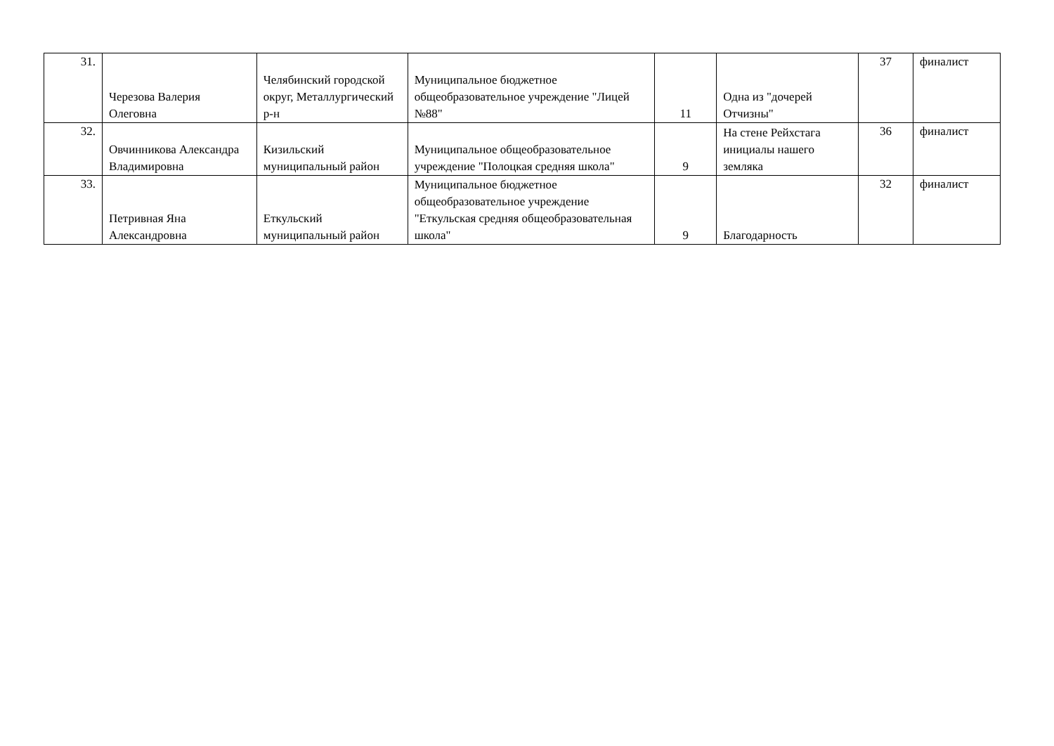| 31. | Черезова Валерия Олеговна | Челябинский городской округ, Металлургический р-н | Муниципальное бюджетное общеобразовательное учреждение "Лицей №88" | 11 | Одна из "дочерей Отчизны" | 37 | финалист |
| 32. | Овчинникова Александра Владимировна | Кизильский муниципальный район | Муниципальное общеобразовательное учреждение "Полоцкая средняя школа" | 9 | На стене Рейхстага инициалы нашего земляка | 36 | финалист |
| 33. | Петривная Яна Александровна | Еткульский муниципальный район | Муниципальное бюджетное общеобразовательное учреждение "Еткульская средняя общеобразовательная школа" | 9 | Благодарность | 32 | финалист |